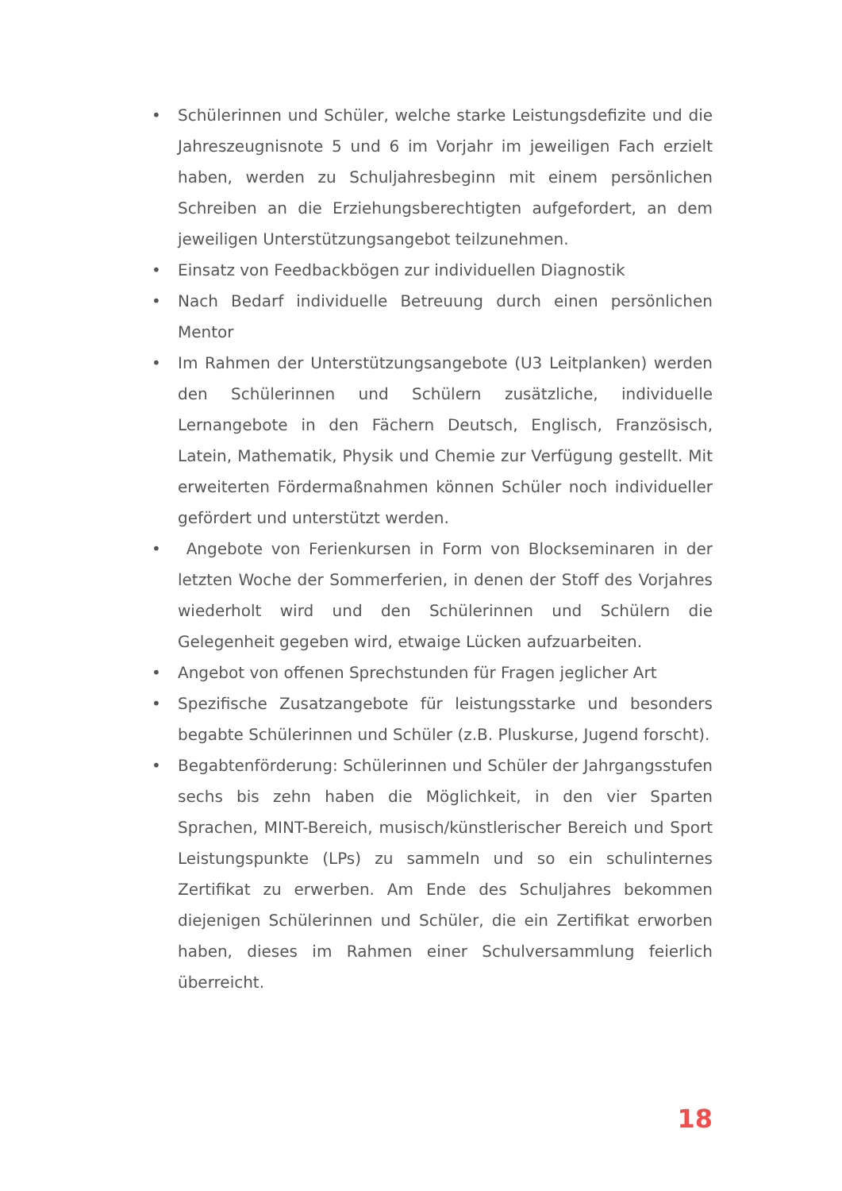• Schülerinnen und Schüler, welche starke Leistungsdefizite und die Jahreszeugnisnote 5 und 6 im Vorjahr im jeweiligen Fach erzielt haben, werden zu Schuljahresbeginn mit einem persönlichen Schreiben an die Erziehungsberechtigten aufgefordert, an dem jeweiligen Unterstützungsangebot teilzunehmen.
• Einsatz von Feedbackbögen zur individuellen Diagnostik
• Nach Bedarf individuelle Betreuung durch einen persönlichen Mentor
• Im Rahmen der Unterstützungsangebote (U3 Leitplanken) werden den Schülerinnen und Schülern zusätzliche, individuelle Lernangebote in den Fächern Deutsch, Englisch, Französisch, Latein, Mathematik, Physik und Chemie zur Verfügung gestellt. Mit erweiterten Fördermaßnahmen können Schüler noch individueller gefördert und unterstützt werden.
• Angebote von Ferienkursen in Form von Blockseminaren in der letzten Woche der Sommerferien, in denen der Stoff des Vorjahres wiederholt wird und den Schülerinnen und Schülern die Gelegenheit gegeben wird, etwaige Lücken aufzuarbeiten.
• Angebot von offenen Sprechstunden für Fragen jeglicher Art
• Spezifische Zusatzangebote für leistungsstarke und besonders begabte Schülerinnen und Schüler (z.B. Pluskurse, Jugend forscht).
• Begabtenförderung: Schülerinnen und Schüler der Jahrgangsstufen sechs bis zehn haben die Möglichkeit, in den vier Sparten Sprachen, MINT-Bereich, musisch/künstlerischer Bereich und Sport Leistungspunkte (LPs) zu sammeln und so ein schulinternes Zertifikat zu erwerben. Am Ende des Schuljahres bekommen diejenigen Schülerinnen und Schüler, die ein Zertifikat erworben haben, dieses im Rahmen einer Schulversammlung feierlich überreicht.
18